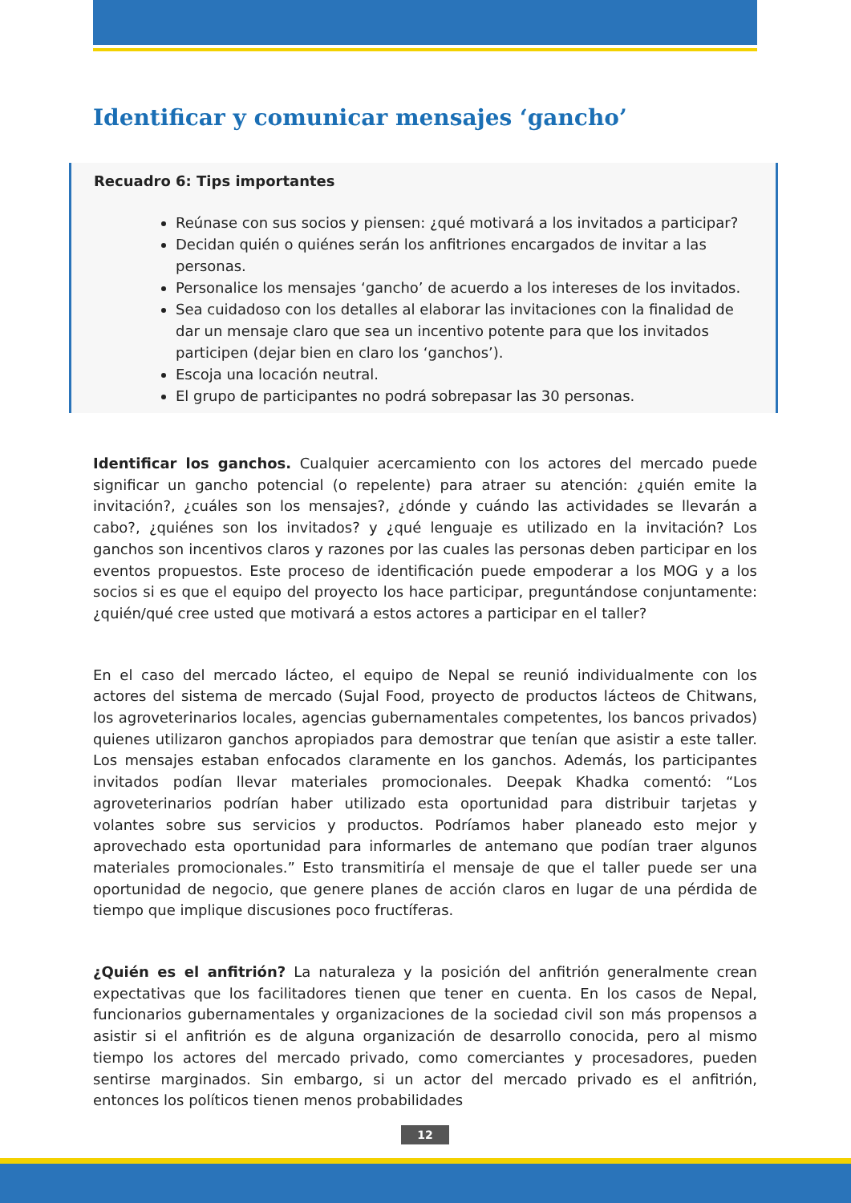Identificar y comunicar mensajes ‘gancho’
Recuadro 6: Tips importantes
Reúnase con sus socios y piensen: ¿qué motivará a los invitados a participar?
Decidan quién o quiénes serán los anfitriones encargados de invitar a las personas.
Personalice los mensajes ‘gancho’ de acuerdo a los intereses de los invitados.
Sea cuidadoso con los detalles al elaborar las invitaciones con la finalidad de dar un mensaje claro que sea un incentivo potente para que los invitados participen (dejar bien en claro los ‘ganchos’).
Escoja una locación neutral.
El grupo de participantes no podrá sobrepasar las 30 personas.
Identificar los ganchos. Cualquier acercamiento con los actores del mercado puede significar un gancho potencial (o repelente) para atraer su atención: ¿quién emite la invitación?, ¿cuáles son los mensajes?, ¿dónde y cuándo las actividades se llevarán a cabo?, ¿quiénes son los invitados? y ¿qué lenguaje es utilizado en la invitación? Los ganchos son incentivos claros y razones por las cuales las personas deben participar en los eventos propuestos. Este proceso de identificación puede empoderar a los MOG y a los socios si es que el equipo del proyecto los hace participar, preguntándose conjuntamente: ¿quién/qué cree usted que motivará a estos actores a participar en el taller?
En el caso del mercado lácteo, el equipo de Nepal se reunió individualmente con los actores del sistema de mercado (Sujal Food, proyecto de productos lácteos de Chitwans, los agroveterinarios locales, agencias gubernamentales competentes, los bancos privados) quienes utilizaron ganchos apropiados para demostrar que tenían que asistir a este taller. Los mensajes estaban enfocados claramente en los ganchos. Además, los participantes invitados podían llevar materiales promocionales. Deepak Khadka comentó: “Los agroveterinarios podrían haber utilizado esta oportunidad para distribuir tarjetas y volantes sobre sus servicios y productos. Podríamos haber planeado esto mejor y aprovechado esta oportunidad para informarles de antemano que podían traer algunos materiales promocionales.” Esto transmitiría el mensaje de que el taller puede ser una oportunidad de negocio, que genere planes de acción claros en lugar de una pérdida de tiempo que implique discusiones poco fructíferas.
¿Quién es el anfitrión? La naturaleza y la posición del anfitrión generalmente crean expectativas que los facilitadores tienen que tener en cuenta. En los casos de Nepal, funcionarios gubernamentales y organizaciones de la sociedad civil son más propensos a asistir si el anfitrión es de alguna organización de desarrollo conocida, pero al mismo tiempo los actores del mercado privado, como comerciantes y procesadores, pueden sentirse marginados. Sin embargo, si un actor del mercado privado es el anfitrión, entonces los políticos tienen menos probabilidades
12